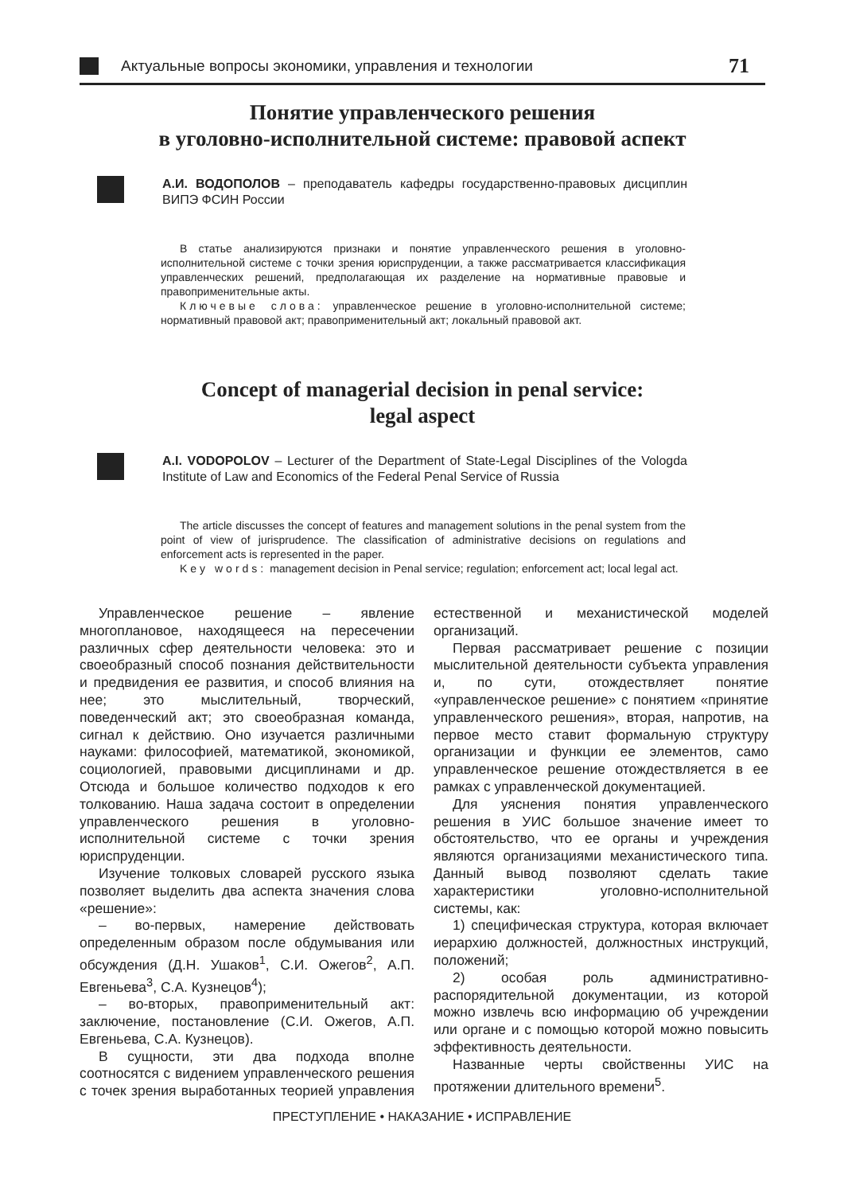Актуальные вопросы экономики, управления и технологии
71
Понятие управленческого решения
в уголовно-исполнительной системе: правовой аспект
А.И. ВОДОПОЛОВ – преподаватель кафедры государственно-правовых дисциплин ВИПЭ ФСИН России
В статье анализируются признаки и понятие управленческого решения в уголовно-исполнительной системе с точки зрения юриспруденции, а также рассматривается классификация управленческих решений, предполагающая их разделение на нормативные правовые и правоприменительные акты.
Ключевые слова: управленческое решение в уголовно-исполнительной системе; нормативный правовой акт; правоприменительный акт; локальный правовой акт.
Concept of managerial decision in penal service:
legal aspect
A.I. VODOPOLOV – Lecturer of the Department of State-Legal Disciplines of the Vologda Institute of Law and Economics of the Federal Penal Service of Russia
The article discusses the concept of features and management solutions in the penal system from the point of view of jurisprudence. The classification of administrative decisions on regulations and enforcement acts is represented in the paper.
Key words: management decision in Penal service; regulation; enforcement act; local legal act.
Управленческое решение – явление многоплановое, находящееся на пересечении различных сфер деятельности человека: это и своеобразный способ познания действительности и предвидения ее развития, и способ влияния на нее; это мыслительный, творческий, поведенческий акт; это своеобразная команда, сигнал к действию. Оно изучается различными науками: философией, математикой, экономикой, социологией, правовыми дисциплинами и др. Отсюда и большое количество подходов к его толкованию. Наша задача состоит в определении управленческого решения в уголовно-исполнительной системе с точки зрения юриспруденции.
Изучение толковых словарей русского языка позволяет выделить два аспекта значения слова «решение»:
– во-первых, намерение действовать определенным образом после обдумывания или обсуждения (Д.Н. Ушаков<sup>1</sup>, С.И. Ожегов<sup>2</sup>, А.П. Евгеньева<sup>3</sup>, С.А. Кузнецов<sup>4</sup>);
– во-вторых, правоприменительный акт: заключение, постановление (С.И. Ожегов, А.П. Евгеньева, С.А. Кузнецов).
В сущности, эти два подхода вполне соотносятся с видением управленческого решения с точек зрения выработанных теорией управления естественной и механистической моделей организаций.
Первая рассматривает решение с позиции мыслительной деятельности субъекта управления и, по сути, отождествляет понятие «управленческое решение» с понятием «принятие управленческого решения», вторая, напротив, на первое место ставит формальную структуру организации и функции ее элементов, само управленческое решение отождествляется в ее рамках с управленческой документацией.
Для уяснения понятия управленческого решения в УИС большое значение имеет то обстоятельство, что ее органы и учреждения являются организациями механистического типа. Данный вывод позволяют сделать такие характеристики уголовно-исполнительной системы, как:
1) специфическая структура, которая включает иерархию должностей, должностных инструкций, положений;
2) особая роль административно-распорядительной документации, из которой можно извлечь всю информацию об учреждении или органе и с помощью которой можно повысить эффективность деятельности.
Названные черты свойственны УИС на протяжении длительного времени<sup>5</sup>.
ПРЕСТУПЛЕНИЕ • НАКАЗАНИЕ • ИСПРАВЛЕНИЕ